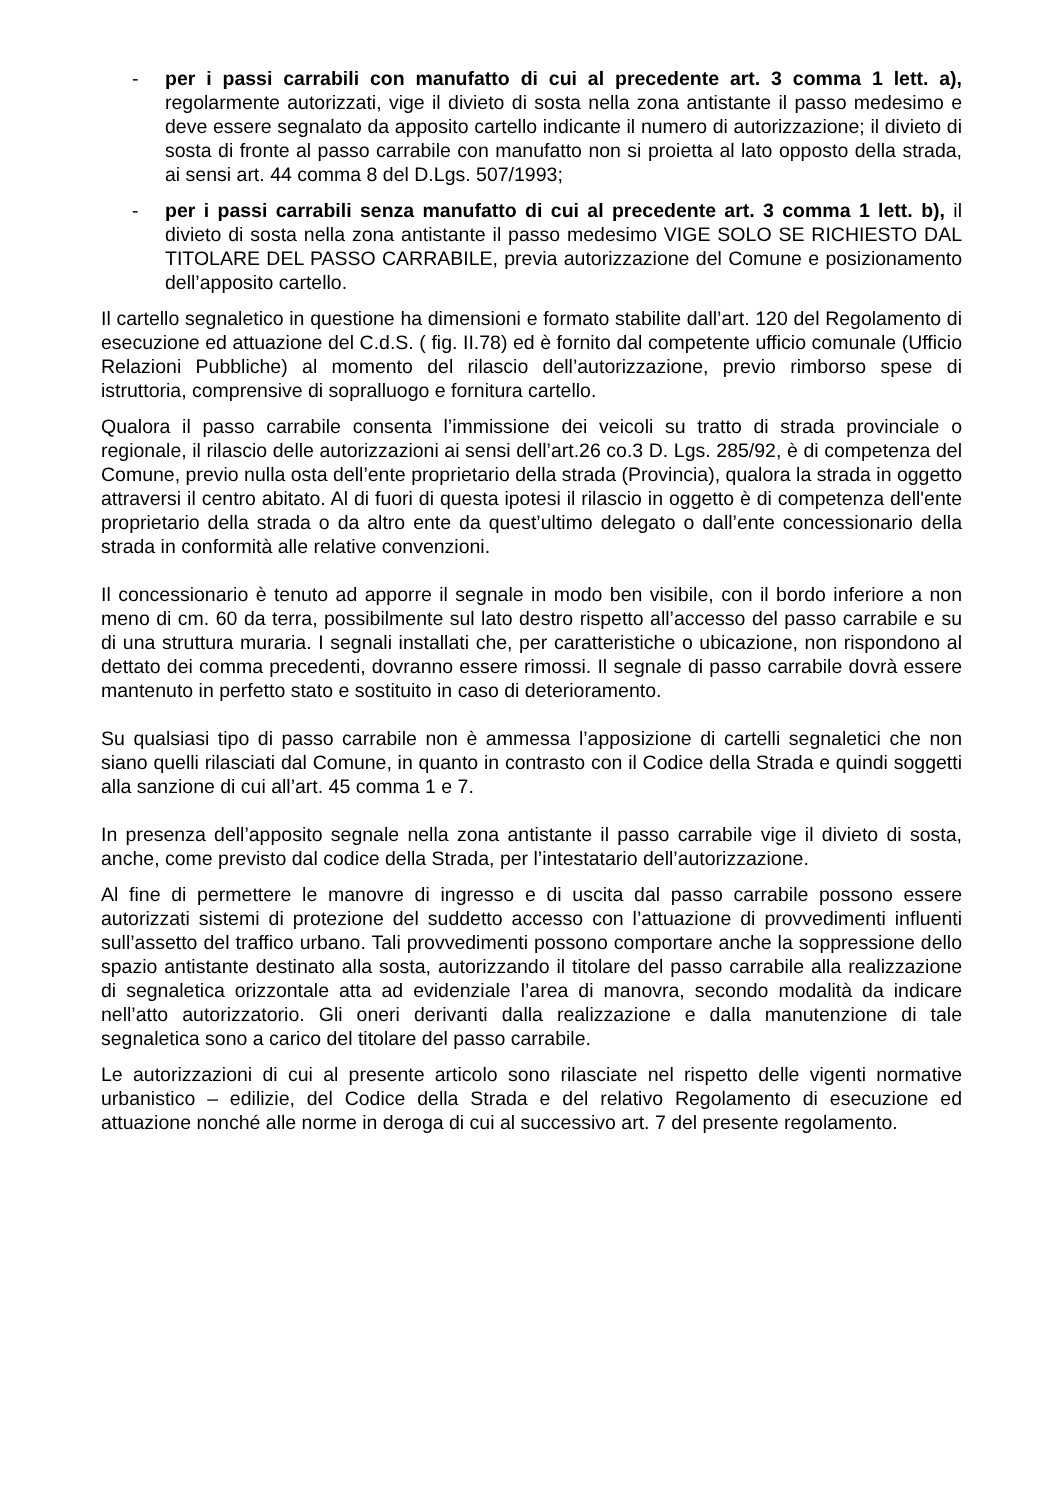- per i passi carrabili con manufatto di cui al precedente art. 3 comma 1 lett. a), regolarmente autorizzati, vige il divieto di sosta nella zona antistante il passo medesimo e deve essere segnalato da apposito cartello indicante il numero di autorizzazione; il divieto di sosta di fronte al passo carrabile con manufatto non si proietta al lato opposto della strada, ai sensi art. 44 comma 8 del D.Lgs. 507/1993;
- per i passi carrabili senza manufatto di cui al precedente art. 3 comma 1 lett. b), il divieto di sosta nella zona antistante il passo medesimo VIGE SOLO SE RICHIESTO DAL TITOLARE DEL PASSO CARRABILE, previa autorizzazione del Comune e posizionamento dell’apposito cartello.
Il cartello segnaletico in questione ha dimensioni e formato stabilite dall’art. 120 del Regolamento di esecuzione ed attuazione del C.d.S. ( fig. II.78) ed è fornito dal competente ufficio comunale (Ufficio Relazioni Pubbliche) al momento del rilascio dell’autorizzazione, previo rimborso spese di istruttoria, comprensive di sopralluogo e fornitura cartello.
Qualora il passo carrabile consenta l’immissione dei veicoli su tratto di strada provinciale o regionale, il rilascio delle autorizzazioni ai sensi dell’art.26 co.3 D. Lgs. 285/92, è di competenza del Comune, previo nulla osta dell’ente proprietario della strada (Provincia), qualora la strada in oggetto attraversi il centro abitato. Al di fuori di questa ipotesi il rilascio in oggetto è di competenza dell'ente proprietario della strada o da altro ente da quest’ultimo delegato o dall’ente concessionario della strada in conformità alle relative convenzioni.
Il concessionario è tenuto ad apporre il segnale in modo ben visibile, con il bordo inferiore a non meno di cm. 60 da terra, possibilmente sul lato destro rispetto all’accesso del passo carrabile e su di una struttura muraria. I segnali installati che, per caratteristiche o ubicazione, non rispondono al dettato dei comma precedenti, dovranno essere rimossi. Il segnale di passo carrabile dovrà essere mantenuto in perfetto stato e sostituito in caso di deterioramento.
Su qualsiasi tipo di passo carrabile non è ammessa l’apposizione di cartelli segnaletici che non siano quelli rilasciati dal Comune, in quanto in contrasto con il Codice della Strada e quindi soggetti alla sanzione di cui all’art. 45 comma 1 e 7.
In presenza dell’apposito segnale nella zona antistante il passo carrabile vige il divieto di sosta, anche, come previsto dal codice della Strada, per l’intestatario dell’autorizzazione.
Al fine di permettere le manovre di ingresso e di uscita dal passo carrabile possono essere autorizzati sistemi di protezione del suddetto accesso con l’attuazione di provvedimenti influenti sull’assetto del traffico urbano. Tali provvedimenti possono comportare anche la soppressione dello spazio antistante destinato alla sosta, autorizzando il titolare del passo carrabile alla realizzazione di segnaletica orizzontale atta ad evidenziale l’area di manovra, secondo modalità da indicare nell’atto autorizzatorio. Gli oneri derivanti dalla realizzazione e dalla manutenzione di tale segnaletica sono a carico del titolare del passo carrabile.
Le autorizzazioni di cui al presente articolo sono rilasciate nel rispetto delle vigenti normative urbanistico – edilizie, del Codice della Strada e del relativo Regolamento di esecuzione ed attuazione nonché alle norme in deroga di cui al successivo art. 7 del presente regolamento.